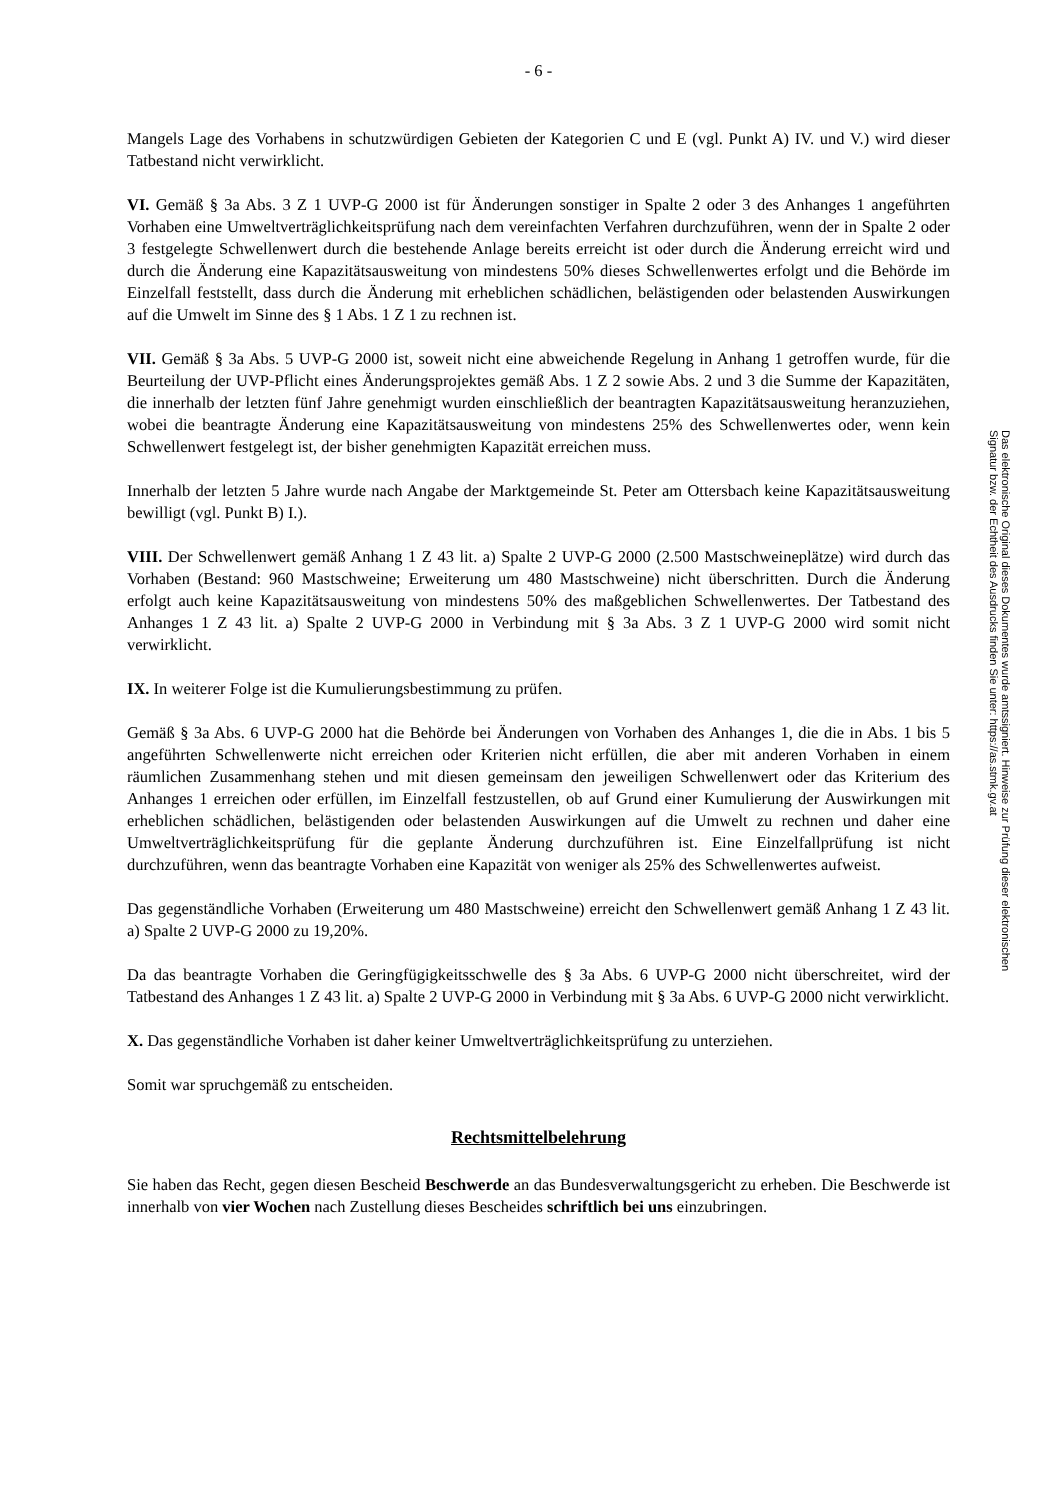- 6 -
Mangels Lage des Vorhabens in schutzwürdigen Gebieten der Kategorien C und E (vgl. Punkt A) IV. und V.) wird dieser Tatbestand nicht verwirklicht.
VI. Gemäß § 3a Abs. 3 Z 1 UVP-G 2000 ist für Änderungen sonstiger in Spalte 2 oder 3 des Anhanges 1 angeführten Vorhaben eine Umweltverträglichkeitsprüfung nach dem vereinfachten Verfahren durchzuführen, wenn der in Spalte 2 oder 3 festgelegte Schwellenwert durch die bestehende Anlage bereits erreicht ist oder durch die Änderung erreicht wird und durch die Änderung eine Kapazitätsausweitung von mindestens 50% dieses Schwellenwertes erfolgt und die Behörde im Einzelfall feststellt, dass durch die Änderung mit erheblichen schädlichen, belästigenden oder belastenden Auswirkungen auf die Umwelt im Sinne des § 1 Abs. 1 Z 1 zu rechnen ist.
VII. Gemäß § 3a Abs. 5 UVP-G 2000 ist, soweit nicht eine abweichende Regelung in Anhang 1 getroffen wurde, für die Beurteilung der UVP-Pflicht eines Änderungsprojektes gemäß Abs. 1 Z 2 sowie Abs. 2 und 3 die Summe der Kapazitäten, die innerhalb der letzten fünf Jahre genehmigt wurden einschließlich der beantragten Kapazitätsausweitung heranzuziehen, wobei die beantragte Änderung eine Kapazitätsausweitung von mindestens 25% des Schwellenwertes oder, wenn kein Schwellenwert festgelegt ist, der bisher genehmigten Kapazität erreichen muss.
Innerhalb der letzten 5 Jahre wurde nach Angabe der Marktgemeinde St. Peter am Ottersbach keine Kapazitätsausweitung bewilligt (vgl. Punkt B) I.).
VIII. Der Schwellenwert gemäß Anhang 1 Z 43 lit. a) Spalte 2 UVP-G 2000 (2.500 Mastschweineplätze) wird durch das Vorhaben (Bestand: 960 Mastschweine; Erweiterung um 480 Mastschweine) nicht überschritten. Durch die Änderung erfolgt auch keine Kapazitätsausweitung von mindestens 50% des maßgeblichen Schwellenwertes. Der Tatbestand des Anhanges 1 Z 43 lit. a) Spalte 2 UVP-G 2000 in Verbindung mit § 3a Abs. 3 Z 1 UVP-G 2000 wird somit nicht verwirklicht.
IX. In weiterer Folge ist die Kumulierungsbestimmung zu prüfen.
Gemäß § 3a Abs. 6 UVP-G 2000 hat die Behörde bei Änderungen von Vorhaben des Anhanges 1, die die in Abs. 1 bis 5 angeführten Schwellenwerte nicht erreichen oder Kriterien nicht erfüllen, die aber mit anderen Vorhaben in einem räumlichen Zusammenhang stehen und mit diesen gemeinsam den jeweiligen Schwellenwert oder das Kriterium des Anhanges 1 erreichen oder erfüllen, im Einzelfall festzustellen, ob auf Grund einer Kumulierung der Auswirkungen mit erheblichen schädlichen, belästigenden oder belastenden Auswirkungen auf die Umwelt zu rechnen und daher eine Umweltverträglichkeitsprüfung für die geplante Änderung durchzuführen ist. Eine Einzelfallprüfung ist nicht durchzuführen, wenn das beantragte Vorhaben eine Kapazität von weniger als 25% des Schwellenwertes aufweist.
Das gegenständliche Vorhaben (Erweiterung um 480 Mastschweine) erreicht den Schwellenwert gemäß Anhang 1 Z 43 lit. a) Spalte 2 UVP-G 2000 zu 19,20%.
Da das beantragte Vorhaben die Geringfügigkeitsschwelle des § 3a Abs. 6 UVP-G 2000 nicht überschreitet, wird der Tatbestand des Anhanges 1 Z 43 lit. a) Spalte 2 UVP-G 2000 in Verbindung mit § 3a Abs. 6 UVP-G 2000 nicht verwirklicht.
X. Das gegenständliche Vorhaben ist daher keiner Umweltverträglichkeitsprüfung zu unterziehen.
Somit war spruchgemäß zu entscheiden.
Rechtsmittelbelehrung
Sie haben das Recht, gegen diesen Bescheid Beschwerde an das Bundesverwaltungsgericht zu erheben. Die Beschwerde ist innerhalb von vier Wochen nach Zustellung dieses Bescheides schriftlich bei uns einzubringen.
Das elektronische Original dieses Dokumentes wurde amtssigniert. Hinweise zur Prüfung dieser elektronischen Signatur bzw. der Echtheit des Ausdrucks finden Sie unter: https://as.stmk.gv.at